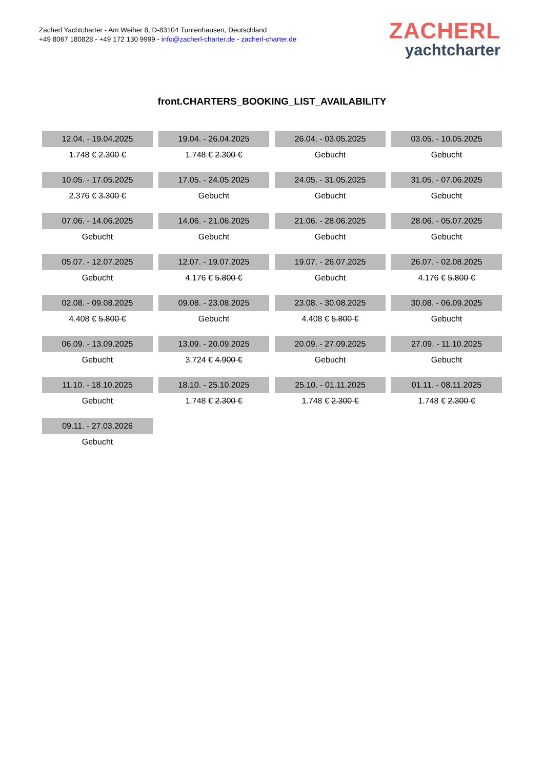Zacherl Yachtcharter - Am Weiher 8, D-83104 Tuntenhausen, Deutschland
+49 8067 180828 - +49 172 130 9999 - info@zacherl-charter.de - zacherl-charter.de
ZACHERL
yachtcharter
front.CHARTERS_BOOKING_LIST_AVAILABILITY
| 12.04. - 19.04.2025 | 19.04. - 26.04.2025 | 26.04. - 03.05.2025 | 03.05. - 10.05.2025 |
| 1.748 € 2.300 € | 1.748 € 2.300 € | Gebucht | Gebucht |
| 10.05. - 17.05.2025 | 17.05. - 24.05.2025 | 24.05. - 31.05.2025 | 31.05. - 07.06.2025 |
| 2.376 € 3.300 € | Gebucht | Gebucht | Gebucht |
| 07.06. - 14.06.2025 | 14.06. - 21.06.2025 | 21.06. - 28.06.2025 | 28.06. - 05.07.2025 |
| Gebucht | Gebucht | Gebucht | Gebucht |
| 05.07. - 12.07.2025 | 12.07. - 19.07.2025 | 19.07. - 26.07.2025 | 26.07. - 02.08.2025 |
| Gebucht | 4.176 € 5.800 € | Gebucht | 4.176 € 5.800 € |
| 02.08. - 09.08.2025 | 09.08. - 23.08.2025 | 23.08. - 30.08.2025 | 30.08. - 06.09.2025 |
| 4.408 € 5.800 € | Gebucht | 4.408 € 5.800 € | Gebucht |
| 06.09. - 13.09.2025 | 13.09. - 20.09.2025 | 20.09. - 27.09.2025 | 27.09. - 11.10.2025 |
| Gebucht | 3.724 € 4.900 € | Gebucht | Gebucht |
| 11.10. - 18.10.2025 | 18.10. - 25.10.2025 | 25.10. - 01.11.2025 | 01.11. - 08.11.2025 |
| Gebucht | 1.748 € 2.300 € | 1.748 € 2.300 € | 1.748 € 2.300 € |
| 09.11. - 27.03.2026 | | | |
| Gebucht | | | |